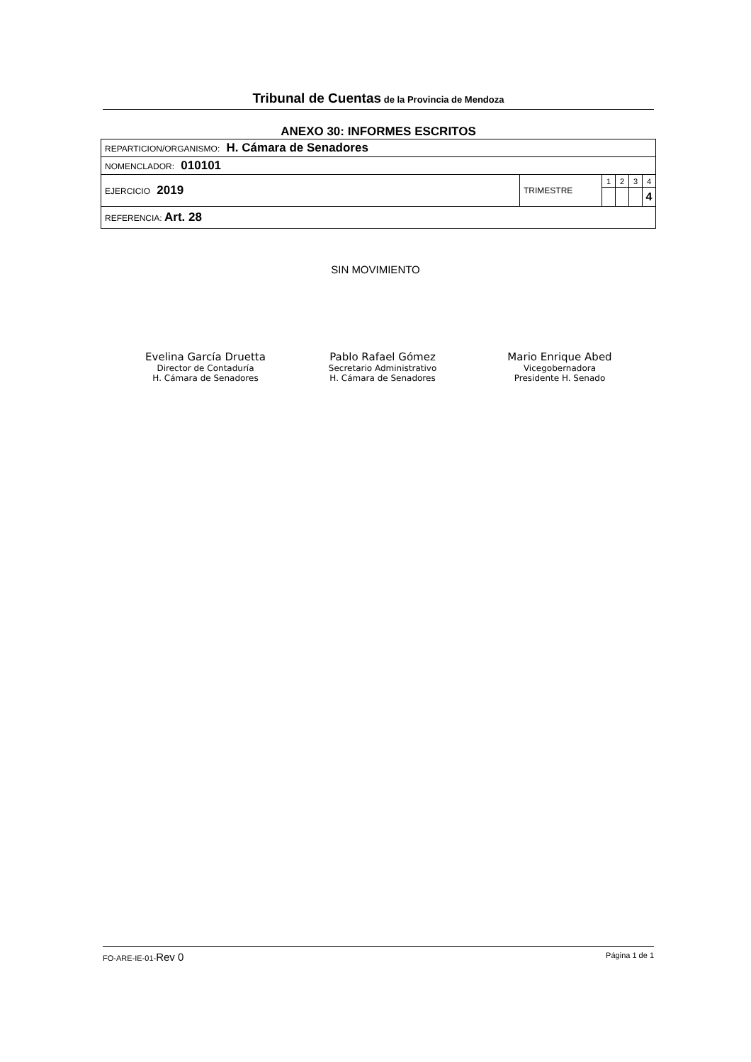Tribunal de Cuentas de la Provincia de Mendoza
ANEXO 30: INFORMES ESCRITOS
| REPARTICION/ORGANISMO: H. Cámara de Senadores | | | | | |
| NOMENCLADOR: 010101 | | | | | |
| EJERCICIO 2019 | TRIMESTRE | 1 | 2 | 3 | 4 |
| | | | | | 4 |
| REFERENCIA: Art. 28 | | | | | |
SIN MOVIMIENTO
Evelina García Druetta
Director de Contaduría
H. Cámara de Senadores
Pablo Rafael Gómez
Secretario Administrativo
H. Cámara de Senadores
Mario Enrique Abed
Vicegobernadora
Presidente H. Senado
FO-ARE-IE-01-Rev 0 Página 1 de 1